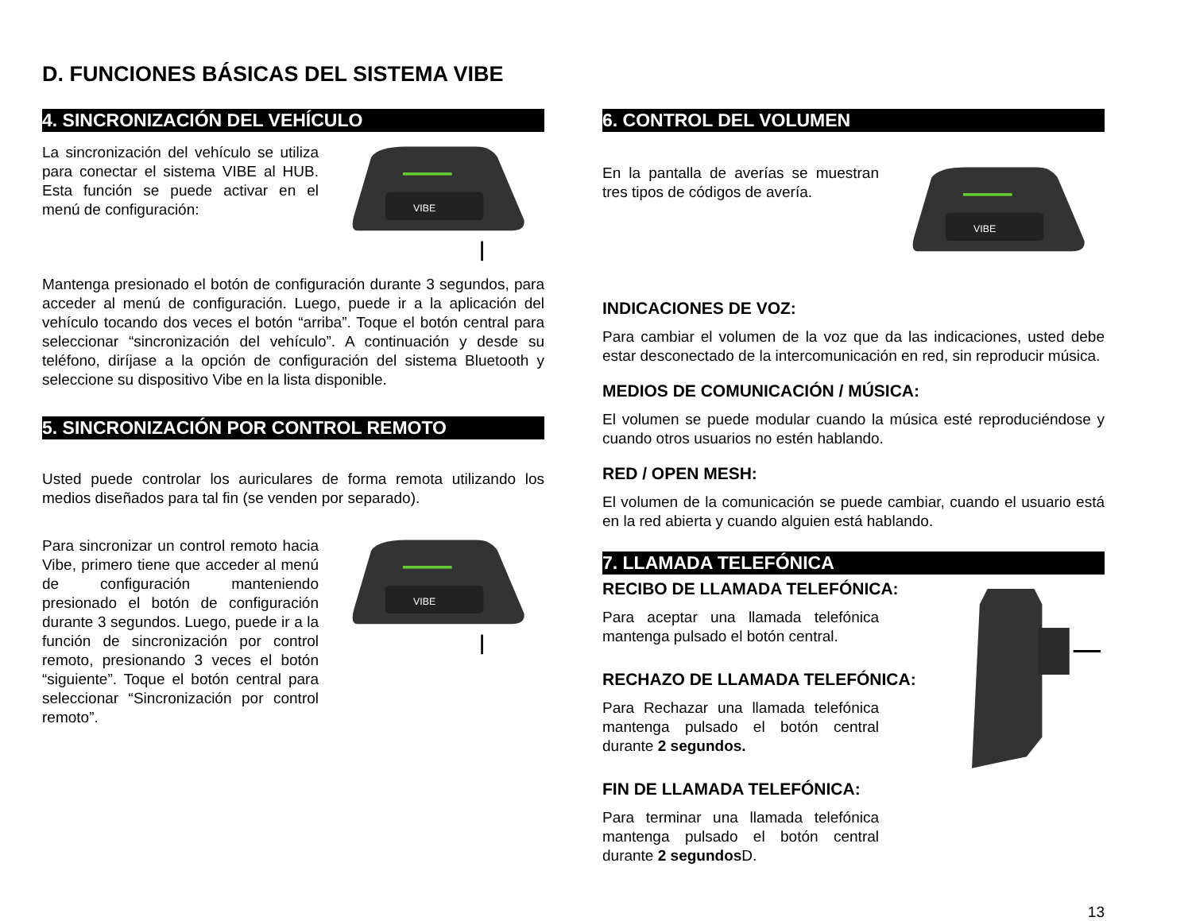D. FUNCIONES BÁSICAS DEL SISTEMA VIBE
4. SINCRONIZACIÓN DEL VEHÍCULO
La sincronización del vehículo se utiliza para conectar el sistema VIBE al HUB. Esta función se puede activar en el menú de configuración:
VIBE
Mantenga presionado el botón de configuración durante 3 segundos, para acceder al menú de configuración. Luego, puede ir a la aplicación del vehículo tocando dos veces el botón “arriba”. Toque el botón central para seleccionar “sincronización del vehículo”. A continuación y desde su teléfono, diríjase a la opción de configuración del sistema Bluetooth y seleccione su dispositivo Vibe en la lista disponible.
5. SINCRONIZACIÓN POR CONTROL REMOTO
Usted puede controlar los auriculares de forma remota utilizando los medios diseñados para tal fin (se venden por separado).
Para sincronizar un control remoto hacia Vibe, primero tiene que acceder al menú de configuración manteniendo presionado el botón de configuración durante 3 segundos. Luego, puede ir a la función de sincronización por control remoto, presionando 3 veces el botón “siguiente”. Toque el botón central para seleccionar “Sincronización por control remoto”.
VIBE
6. CONTROL DEL VOLUMEN
En la pantalla de averías se muestran tres tipos de códigos de avería.
VIBE
INDICACIONES DE VOZ:
Para cambiar el volumen de la voz que da las indicaciones, usted debe estar desconectado de la intercomunicación en red, sin reproducir música.
MEDIOS DE COMUNICACIÓN / MÚSICA:
El volumen se puede modular cuando la música esté reproduciéndose y cuando otros usuarios no estén hablando.
RED / OPEN MESH:
El volumen de la comunicación se puede cambiar, cuando el usuario está en la red abierta y cuando alguien está hablando.
7. LLAMADA TELEFÓNICA
RECIBO DE LLAMADA TELEFÓNICA:
Para aceptar una llamada telefónica mantenga pulsado el botón central.
RECHAZO DE LLAMADA TELEFÓNICA:
Para Rechazar una llamada telefónica mantenga pulsado el botón central durante 2 segundos.
FIN DE LLAMADA TELEFÓNICA:
Para terminar una llamada telefónica mantenga pulsado el botón central durante 2 segundos D.
13